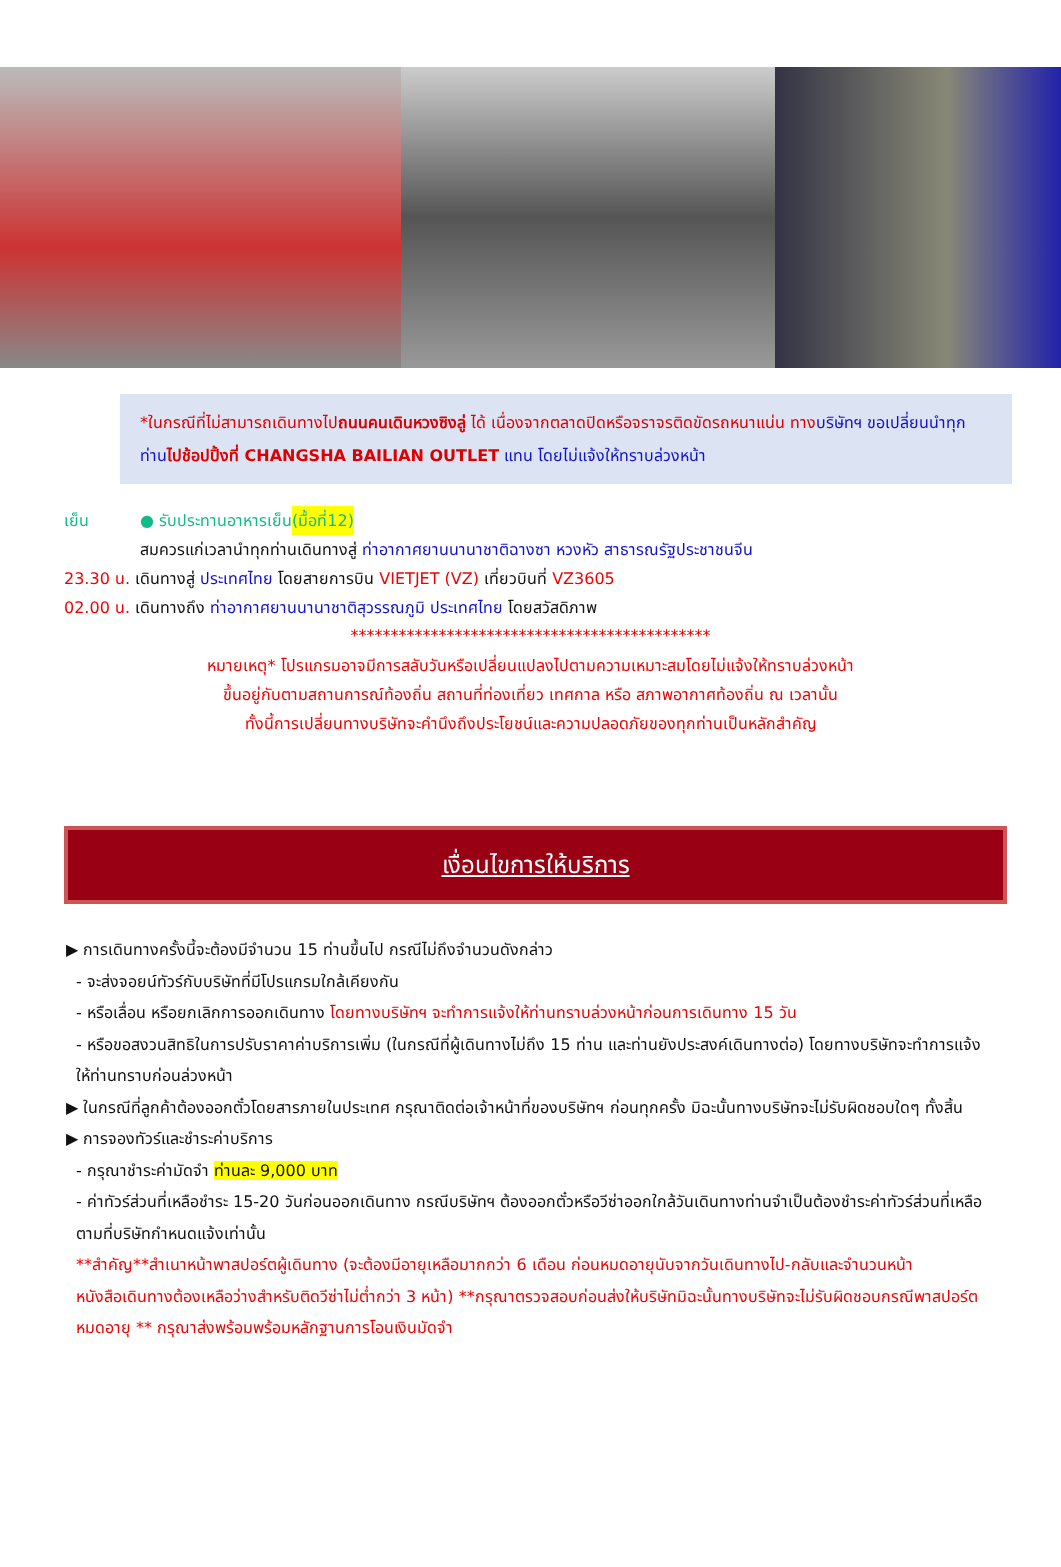*ในกรณีที่ไม่สามารถเดินทางไปถนนคนเดินหวงซิงลู่ ได้ เนื่องจากตลาดปิดหรือจราจรติดขัดรถหนาแน่น ทางบริษัทฯ ขอเปลี่ยนนำทุกท่าน ไปช้อปปิ้งที่ CHANGSHA BAILIAN OUTLET แทน โดยไม่แจ้งให้ทราบล่วงหน้า
เย็น ● รับประทานอาหารเย็น (มื้อที่12)
สมควรแก่เวลานำทุกท่านเดินทางสู่ ท่าอากาศยานนานาชาติฉางซา หวงหัว สาธารณรัฐประชาชนจีน
23.30 น. เดินทางสู่ ประเทศไทย โดยสายการบิน VIETJET (VZ) เที่ยวบินที่ VZ3605
02.00 น. เดินทางถึง ท่าอากาศยานนานาชาติสุวรรณภูมิ ประเทศไทย โดยสวัสดิภาพ
*********************************************
หมายเหตุ* โปรแกรมอาจมีการสลับวันหรือเปลี่ยนแปลงไปตามความเหมาะสมโดยไม่แจ้งให้ทราบล่วงหน้า
ขึ้นอยู่กับตามสถานการณ์ท้องถิ่น สถานที่ท่องเที่ยว เทศกาล หรือ สภาพอากาศท้องถิ่น ณ เวลานั้น
ทั้งนี้การเปลี่ยนทางบริษัทจะคำนึงถึงประโยชน์และความปลอดภัยของทุกท่านเป็นหลักสำคัญ
เงื่อนไขการให้บริการ
▶ การเดินทางครั้งนี้จะต้องมีจำนวน 15 ท่านขึ้นไป กรณีไม่ถึงจำนวนดังกล่าว
- จะส่งจอยน์ทัวร์กับบริษัทที่มีโปรแกรมใกล้เคียงกัน
- หรือเลื่อน หรือยกเลิกการออกเดินทาง โดยทางบริษัทฯ จะทำการแจ้งให้ท่านทราบล่วงหน้าก่อนการเดินทาง 15 วัน
- หรือขอสงวนสิทธิในการปรับราคาค่าบริการเพิ่ม (ในกรณีที่ผู้เดินทางไม่ถึง 15 ท่าน และท่านยังประสงค์เดินทางต่อ) โดยทางบริษัทจะทำการแจ้งให้ท่านทราบก่อนล่วงหน้า
▶ ในกรณีที่ลูกค้าต้องออกตั๋วโดยสารภายในประเทศ กรุณาติดต่อเจ้าหน้าที่ของบริษัทฯ ก่อนทุกครั้ง มิฉะนั้นทางบริษัทจะไม่รับผิดชอบใดๆ ทั้งสิ้น
▶ การจองทัวร์และชำระค่าบริการ
- กรุณาชำระค่ามัดจำ ท่านละ 9,000 บาท
- ค่าทัวร์ส่วนที่เหลือชำระ 15-20 วันก่อนออกเดินทาง กรณีบริษัทฯ ต้องออกตั๋วหรือวีซ่าออกใกล้วันเดินทางท่านจำเป็นต้องชำระค่าทัวร์ส่วนที่เหลือตามที่บริษัทกำหนดแจ้งเท่านั้น
**สำคัญ**สำเนาหน้าพาสปอร์ตผู้เดินทาง (จะต้องมีอายุเหลือมากกว่า 6 เดือน ก่อนหมดอายุนับจากวันเดินทางไป-กลับและจำนวนหน้าหนังสือเดินทางต้องเหลือว่างสำหรับติดวีซ่าไม่ต่ำกว่า 3 หน้า) **กรุณาตรวจสอบก่อนส่งให้บริษัทมิฉะนั้นทางบริษัทจะไม่รับผิดชอบกรณีพาสปอร์ตหมดอายุ ** กรุณาส่งพร้อมพร้อมหลักฐานการโอนเงินมัดจำ